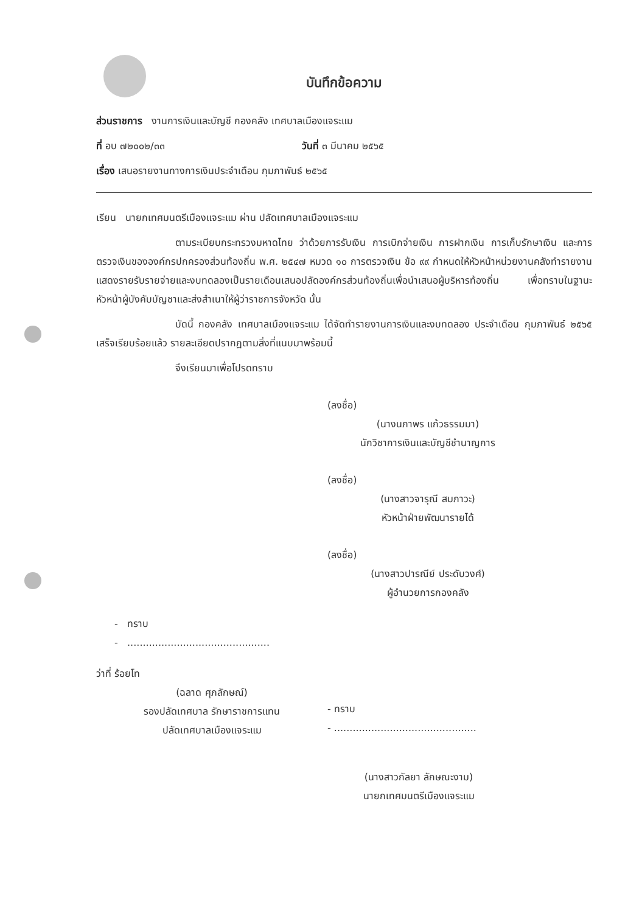บันทึกข้อความ
ส่วนราชการ งานการเงินและบัญชี กองคลัง เทศบาลเมืองแจระแม
ที่ อบ ๗๒๐๐๒/๓๓ วันที่ ๓ มีนาคม ๒๕๖๕
เรื่อง เสนอรายงานทางการเงินประจำเดือน กุมภาพันธ์ ๒๕๖๕
เรียน นายกเทศมนตรีเมืองแจระแม ผ่าน ปลัดเทศบาลเมืองแจระแม
ตามระเบียบกระทรวงมหาดไทย ว่าด้วยการรับเงิน การเบิกจ่ายเงิน การฝากเงิน การเก็บรักษาเงิน และการตรวจเงินขององค์กรปกครองส่วนท้องถิ่น พ.ศ. ๒๕๔๗ หมวด ๑๐ การตรวจเงิน ข้อ ๙๙ กำหนดให้หัวหน้าหน่วยงานคลังทำรายงานแสดงรายรับรายจ่ายและงบทดลองเป็นรายเดือนเสนอปลัดองค์กรส่วนท้องถิ่นเพื่อนำเสนอผู้บริหารท้องถิ่น เพื่อทราบในฐานะหัวหน้าผู้บังคับบัญชาและส่งสำเนาให้ผู้ว่าราชการจังหวัด นั้น
บัดนี้ กองคลัง เทศบาลเมืองแจระแม ได้จัดทำรายงานการเงินและงบทดลอง ประจำเดือน กุมภาพันธ์ ๒๕๖๕ เสร็จเรียบร้อยแล้ว รายละเอียดปรากฏตามสิ่งที่แนบมาพร้อมนี้
จึงเรียนมาเพื่อโปรดทราบ
(ลงชื่อ)
(นางนภาพร แก้วธรรมมา)
นักวิชาการเงินและบัญชีชำนาญการ
(ลงชื่อ)
(นางสาวจารุณี สมภาวะ)
หัวหน้าฝ่ายพัฒนารายได้
(ลงชื่อ)
(นางสาวปารณีย์ ประดับวงศ์)
ผู้อำนวยการกองคลัง
- ทราบ
- ..............................................
ว่าที่ ร้อยโท
(ฉลาด ศุภลักษณ์)
รองปลัดเทศบาล รักษาราชการแทน
ปลัดเทศบาลเมืองแจระแม
- ทราบ
- ..............................................
(นางสาวกัลยา ลักษณะงาม)
นายกเทศมนตรีเมืองแจระแม